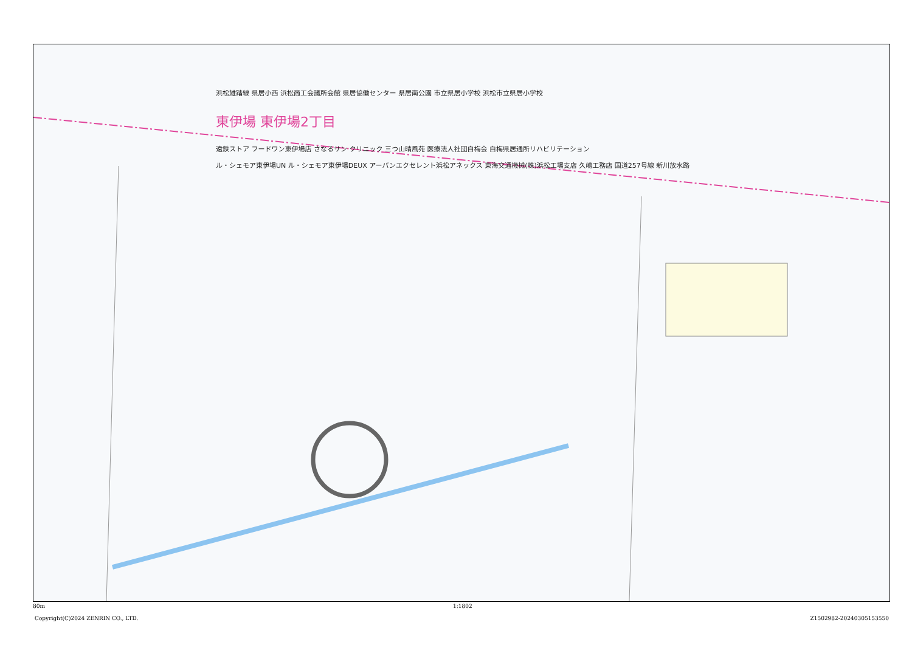浜松雄踏線 県居小西 浜松商工会議所会館 県居協働センター 県居南公園 市立県居小学校 浜松市立県居小学校
東伊場 東伊場2丁目
遠鉄ストア フードワン東伊場店 さなるサン クリニック 三つ山晴風苑 医療法人社団白梅会 白梅県居通所リハビリテーション
ル・シェモア東伊場UN ル・シェモア東伊場DEUX アーバンエクセレント浜松アネックス 東海交通機械(株)浜松工場支店 久嶋工務店 国道257号線 新川放水路
80m 1:1802
Copyright(C)2024 ZENRIN CO., LTD.
Z1502982-20240305153550